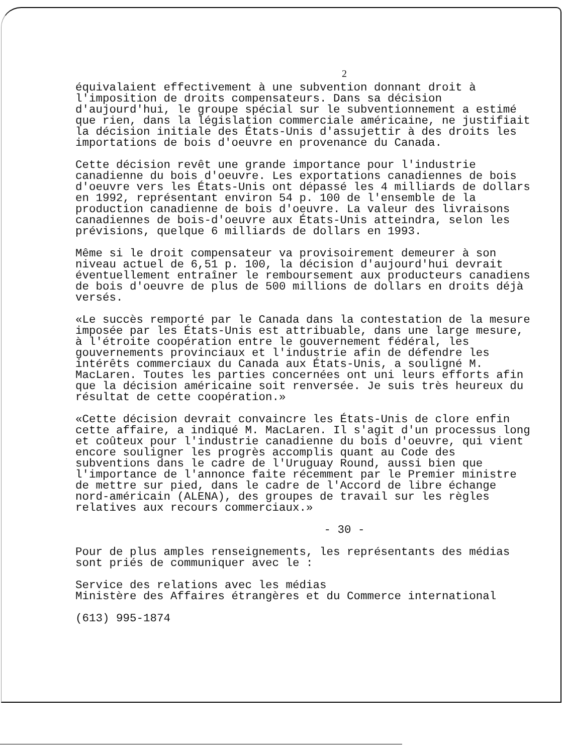2
équivalaient effectivement à une subvention donnant droit à l'imposition de droits compensateurs. Dans sa décision d'aujourd'hui, le groupe spécial sur le subventionnement a estimé que rien, dans la législation commerciale américaine, ne justifiait la décision initiale des États-Unis d'assujettir à des droits les importations de bois d'oeuvre en provenance du Canada.
Cette décision revêt une grande importance pour l'industrie canadienne du bois d'oeuvre. Les exportations canadiennes de bois d'oeuvre vers les États-Unis ont dépassé les 4 milliards de dollars en 1992, représentant environ 54 p. 100 de l'ensemble de la production canadienne de bois d'oeuvre. La valeur des livraisons canadiennes de bois-d'oeuvre aux États-Unis atteindra, selon les prévisions, quelque 6 milliards de dollars en 1993.
Même si le droit compensateur va provisoirement demeurer à son niveau actuel de 6,51 p. 100, la décision d'aujourd'hui devrait éventuellement entraîner le remboursement aux producteurs canadiens de bois d'oeuvre de plus de 500 millions de dollars en droits déjà versés.
«Le succès remporté par le Canada dans la contestation de la mesure imposée par les États-Unis est attribuable, dans une large mesure, à l'étroite coopération entre le gouvernement fédéral, les gouvernements provinciaux et l'industrie afin de défendre les intérêts commerciaux du Canada aux États-Unis, a souligné M. MacLaren. Toutes les parties concernées ont uni leurs efforts afin que la décision américaine soit renversée. Je suis très heureux du résultat de cette coopération.»
«Cette décision devrait convaincre les États-Unis de clore enfin cette affaire, a indiqué M. MacLaren. Il s'agit d'un processus long et coûteux pour l'industrie canadienne du bois d'oeuvre, qui vient encore souligner les progrès accomplis quant au Code des subventions dans le cadre de l'Uruguay Round, aussi bien que l'importance de l'annonce faite récemment par le Premier ministre de mettre sur pied, dans le cadre de l'Accord de libre échange nord-américain (ALENA), des groupes de travail sur les règles relatives aux recours commerciaux.»
- 30 -
Pour de plus amples renseignements, les représentants des médias sont priés de communiquer avec le :
Service des relations avec les médias
Ministère des Affaires étrangères et du Commerce international
(613) 995-1874